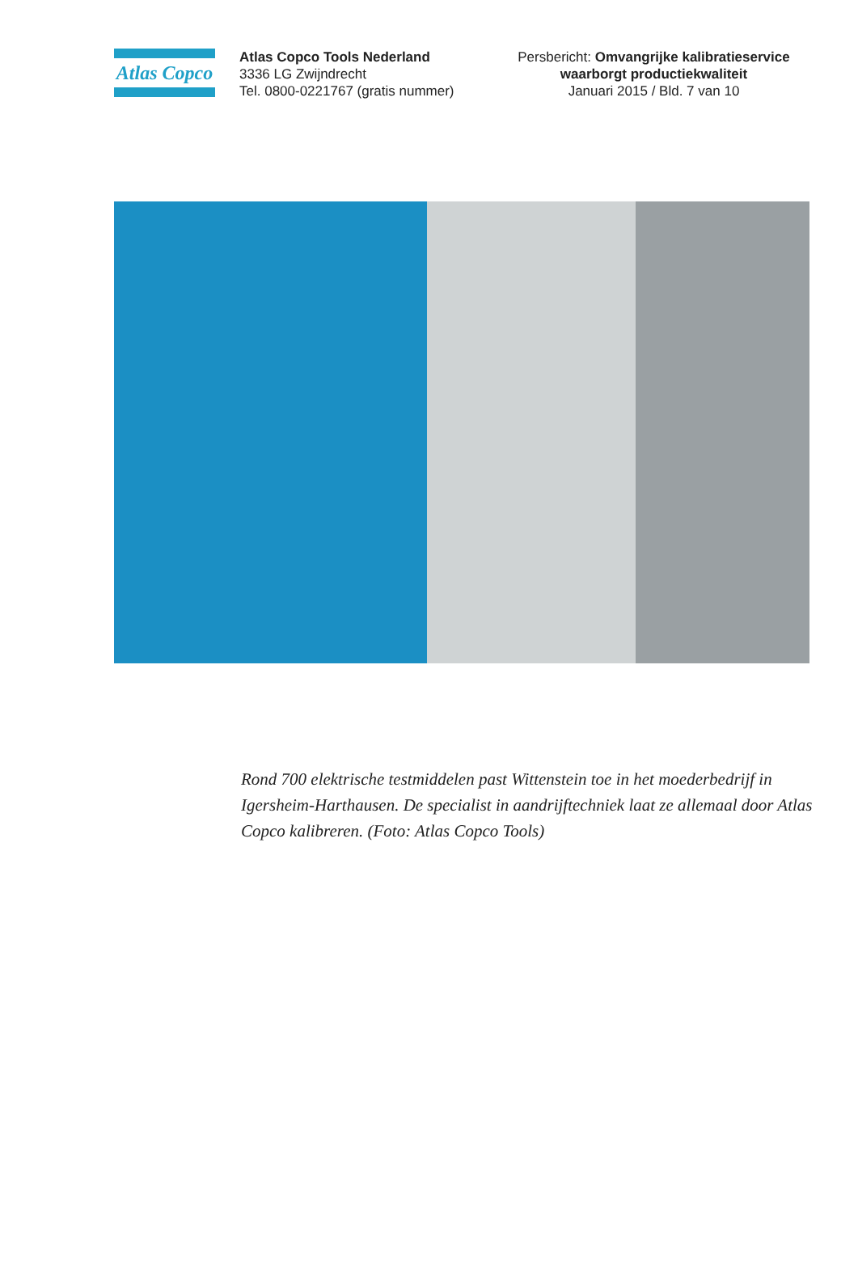Atlas Copco
Atlas Copco Tools Nederland
3336 LG Zwijndrecht
Tel. 0800-0221767 (gratis nummer)
Persbericht: Omvangrijke kalibratieservice waarborgt productiekwaliteit
Januari 2015 / Bld. 7 van 10
Rond 700 elektrische testmiddelen past Wittenstein toe in het moederbedrijf in Igersheim-Harthausen. De specialist in aandrijftechniek laat ze allemaal door Atlas Copco kalibreren. (Foto: Atlas Copco Tools)